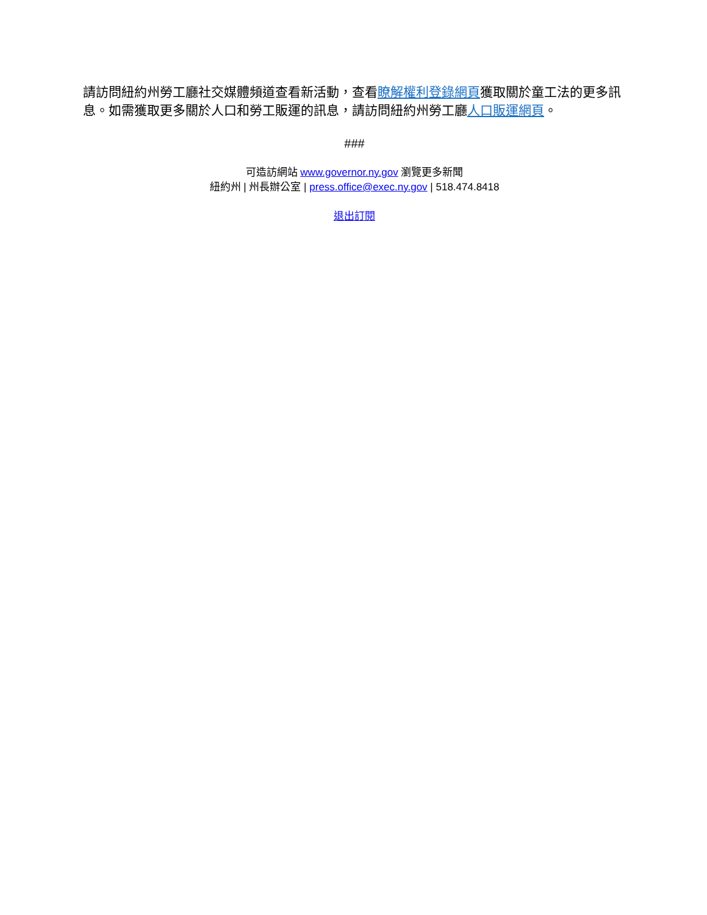請訪問紐約州勞工廳社交媒體頻道查看新活動，查看瞭解權利登錄網頁獲取關於童工法的更多訊息。如需獲取更多關於人口和勞工販運的訊息，請訪問紐約州勞工廳人口販運網頁。
###
可造訪網站 www.governor.ny.gov 瀏覽更多新聞
紐約州 | 州長辦公室 | press.office@exec.ny.gov | 518.474.8418
退出訂閱